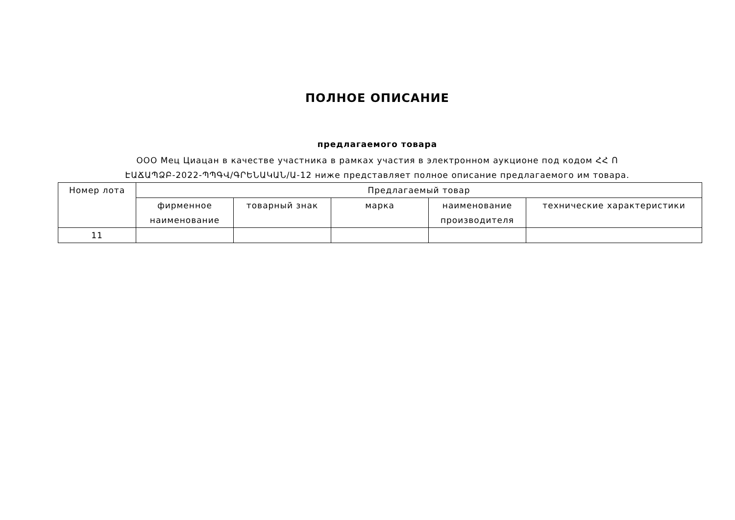ПОЛНОЕ ОПИСАНИЕ
предлагаемого товара
ООО Мец Циацан в качестве участника в рамках участия в электронном аукционе под кодом ՀՀ Ո
ԷԱՃԱՊՁԲ-2022-ՊՊԳՎ/ԳՐԵՆԱԿԱՆ/Ա-12 ниже представляет полное описание предлагаемого им товара.
| Номер лота | Предлагаемый товар | | | | |
| --- | --- | --- | --- | --- | --- |
| | фирменное наименование | товарный знак | марка | наименование производителя | технические характеристики |
| 11 | | | | | |